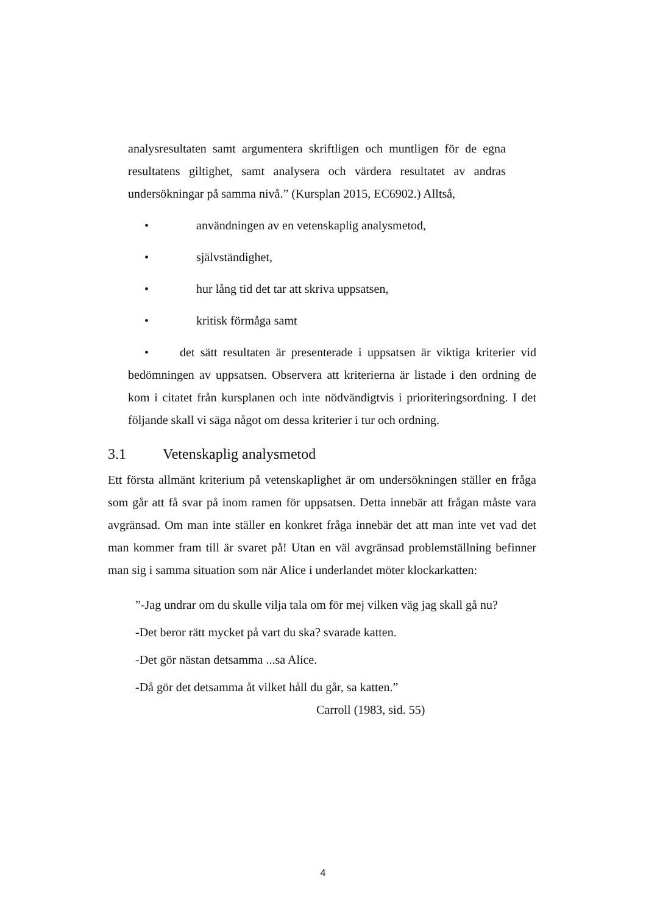analysresultaten samt argumentera skriftligen och muntligen för de egna resultatens giltighet, samt analysera och värdera resultatet av andras undersökningar på samma nivå.” (Kursplan 2015, EC6902.) Alltså,
• användningen av en vetenskaplig analysmetod,
• självständighet,
• hur lång tid det tar att skriva uppsatsen,
• kritisk förmåga samt
• det sätt resultaten är presenterade i uppsatsen är viktiga kriterier vid bedömningen av uppsatsen. Observera att kriterierna är listade i den ordning de kom i citatet från kursplanen och inte nödvändigtvis i prioriteringsordning. I det följande skall vi säga något om dessa kriterier i tur och ordning.
3.1 Vetenskaplig analysmetod
Ett första allmänt kriterium på vetenskaplighet är om undersökningen ställer en fråga som går att få svar på inom ramen för uppsatsen. Detta innebär att frågan måste vara avgränsad. Om man inte ställer en konkret fråga innebär det att man inte vet vad det man kommer fram till är svaret på! Utan en väl avgränsad problemställning befinner man sig i samma situation som när Alice i underlandet möter klockarkatten:
”-Jag undrar om du skulle vilja tala om för mej vilken väg jag skall gå nu?
-Det beror rätt mycket på vart du ska? svarade katten.
-Det gör nästan detsamma ...sa Alice.
-Då gör det detsamma åt vilket håll du går, sa katten.”
Carroll (1983, sid. 55)
4